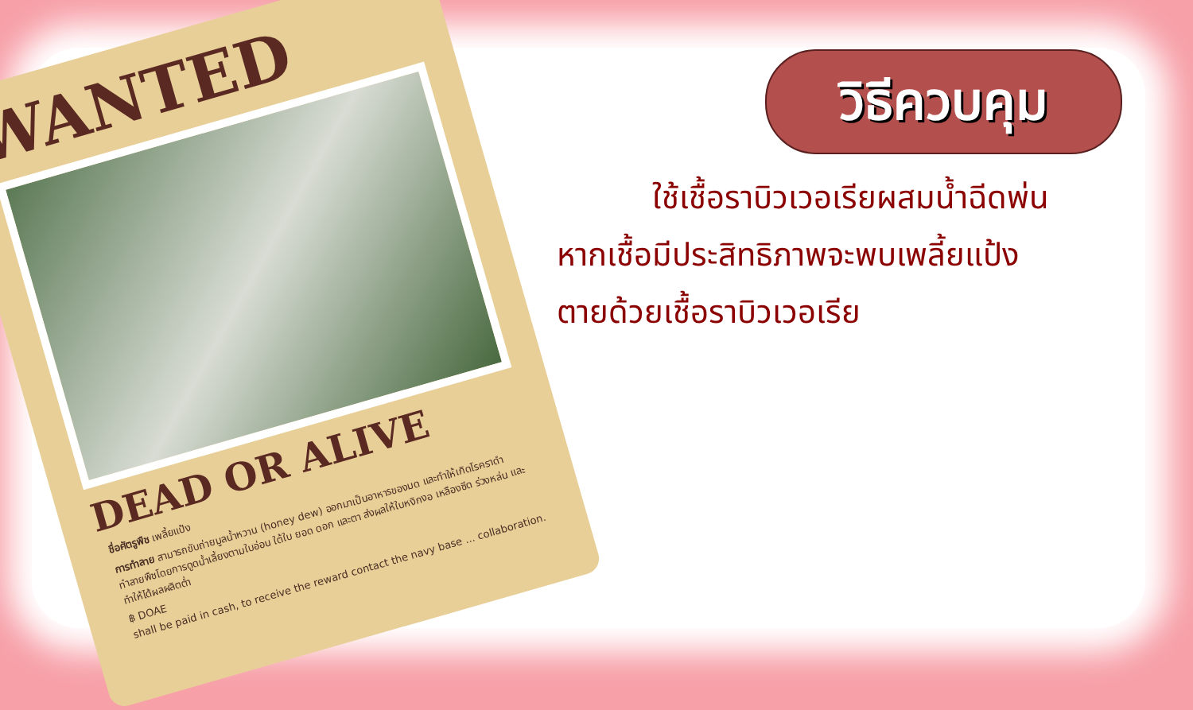WANTED
DEAD OR ALIVE
ชื่อศัตรูพืช เพลี้ยแป้ง
การทำลาย สามารถขับถ่ายมูลน้ำหวาน (honey dew) ออกมาเป็นอาหารของมด และทำให้เกิดโรคราดำ ทำลายพืชโดยการดูดน้ำเลี้ยงตามใบอ่อน ใต้ใบ ยอด ดอก และตา ส่งผลให้ใบหงิกงอ เหลืองซีด ร่วงหล่น และทำให้ได้ผลผลิตต่ำ
฿ DOAE
shall be paid in cash, to receive the reward contact the navy base ... collaboration.
วิธีควบคุม
ใช้เชื้อราบิวเวอเรียผสมน้ำฉีดพ่น
หากเชื้อมีประสิทธิภาพจะพบเพลี้ยแป้ง
ตายด้วยเชื้อราบิวเวอเรีย